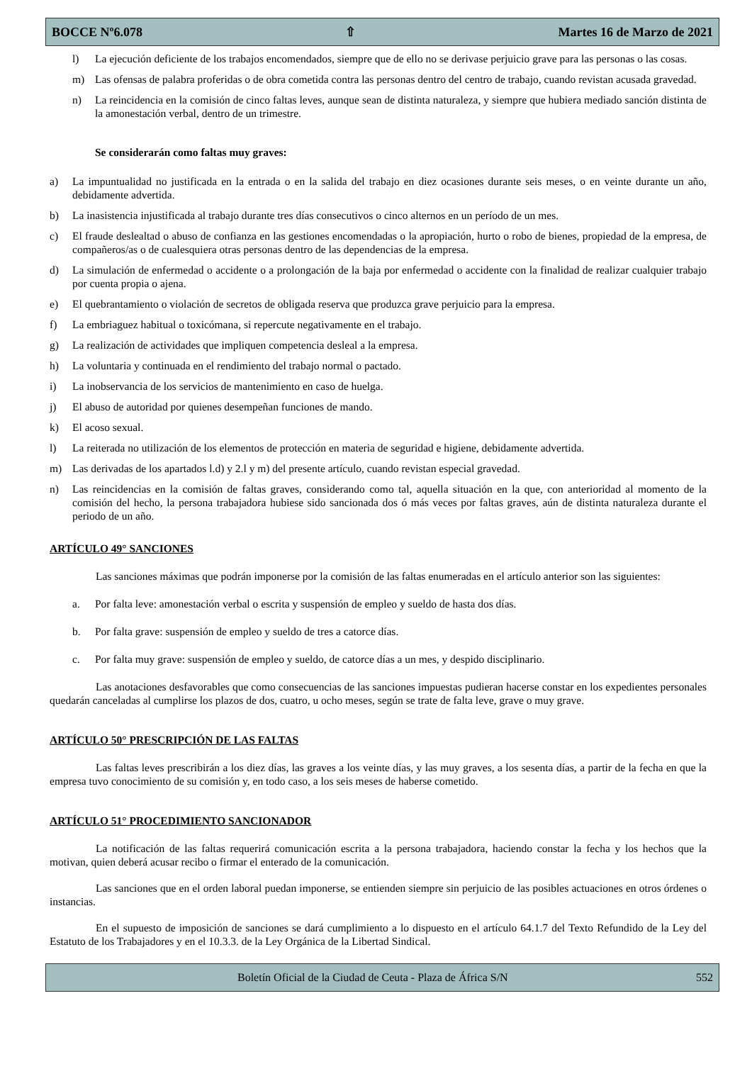BOCCE Nº6.078 ⇧ Martes 16 de Marzo de 2021
l) La ejecución deficiente de los trabajos encomendados, siempre que de ello no se derivase perjuicio grave para las personas o las cosas.
m) Las ofensas de palabra proferidas o de obra cometida contra las personas dentro del centro de trabajo, cuando revistan acusada gravedad.
n) La reincidencia en la comisión de cinco faltas leves, aunque sean de distinta naturaleza, y siempre que hubiera mediado sanción distinta de la amonestación verbal, dentro de un trimestre.
Se considerarán como faltas muy graves:
a) La impuntualidad no justificada en la entrada o en la salida del trabajo en diez ocasiones durante seis meses, o en veinte durante un año, debidamente advertida.
b) La inasistencia injustificada al trabajo durante tres días consecutivos o cinco alternos en un período de un mes.
c) El fraude deslealtad o abuso de confianza en las gestiones encomendadas o la apropiación, hurto o robo de bienes, propiedad de la empresa, de compañeros/as o de cualesquiera otras personas dentro de las dependencias de la empresa.
d) La simulación de enfermedad o accidente o a prolongación de la baja por enfermedad o accidente con la finalidad de realizar cualquier trabajo por cuenta propia o ajena.
e) El quebrantamiento o violación de secretos de obligada reserva que produzca grave perjuicio para la empresa.
f) La embriaguez habitual o toxicómana, si repercute negativamente en el trabajo.
g) La realización de actividades que impliquen competencia desleal a la empresa.
h) La voluntaria y continuada en el rendimiento del trabajo normal o pactado.
i) La inobservancia de los servicios de mantenimiento en caso de huelga.
j) El abuso de autoridad por quienes desempeñan funciones de mando.
k) El acoso sexual.
l) La reiterada no utilización de los elementos de protección en materia de seguridad e higiene, debidamente advertida.
m) Las derivadas de los apartados l.d) y 2.l y m) del presente artículo, cuando revistan especial gravedad.
n) Las reincidencias en la comisión de faltas graves, considerando como tal, aquella situación en la que, con anterioridad al momento de la comisión del hecho, la persona trabajadora hubiese sido sancionada dos ó más veces por faltas graves, aún de distinta naturaleza durante el periodo de un año.
ARTÍCULO 49° SANCIONES
Las sanciones máximas que podrán imponerse por la comisión de las faltas enumeradas en el artículo anterior son las siguientes:
a. Por falta leve: amonestación verbal o escrita y suspensión de empleo y sueldo de hasta dos días.
b. Por falta grave: suspensión de empleo y sueldo de tres a catorce días.
c. Por falta muy grave: suspensión de empleo y sueldo, de catorce días a un mes, y despido disciplinario.
Las anotaciones desfavorables que como consecuencias de las sanciones impuestas pudieran hacerse constar en los expedientes personales quedarán canceladas al cumplirse los plazos de dos, cuatro, u ocho meses, según se trate de falta leve, grave o muy grave.
ARTÍCULO 50° PRESCRIPCIÓN DE LAS FALTAS
Las faltas leves prescribirán a los diez días, las graves a los veinte días, y las muy graves, a los sesenta días, a partir de la fecha en que la empresa tuvo conocimiento de su comisión y, en todo caso, a los seis meses de haberse cometido.
ARTÍCULO 51° PROCEDIMIENTO SANCIONADOR
La notificación de las faltas requerirá comunicación escrita a la persona trabajadora, haciendo constar la fecha y los hechos que la motivan, quien deberá acusar recibo o firmar el enterado de la comunicación.
Las sanciones que en el orden laboral puedan imponerse, se entienden siempre sin perjuicio de las posibles actuaciones en otros órdenes o instancias.
En el supuesto de imposición de sanciones se dará cumplimiento a lo dispuesto en el artículo 64.1.7 del Texto Refundido de la Ley del Estatuto de los Trabajadores y en el 10.3.3. de la Ley Orgánica de la Libertad Sindical.
Boletín Oficial de la Ciudad de Ceuta - Plaza de África S/N 552